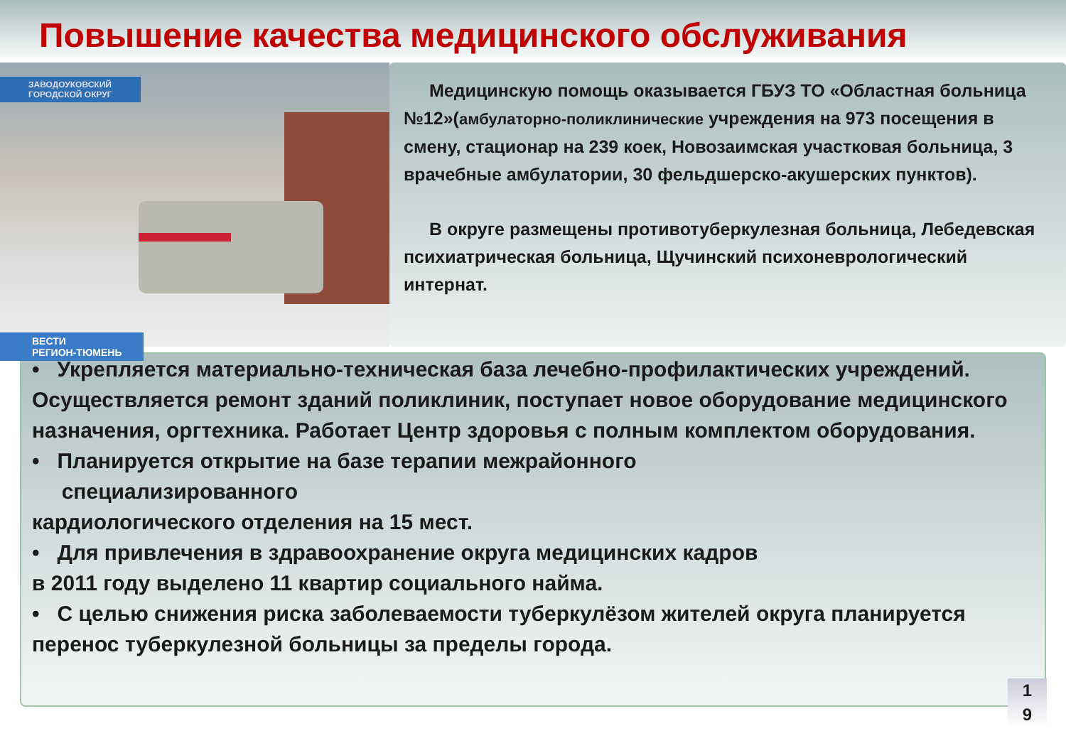Повышение качества медицинского обслуживания
ЗАВОДОУКОВСКИЙ
ГОРОДСКОЙ ОКРУГ
ВЕСТИ
РЕГИОН-ТЮМЕНЬ
Медицинскую помощь оказывается ГБУЗ ТО «Областная больница №12»(амбулаторно-поликлинические учреждения на 973 посещения в смену, стационар на 239 коек, Новозаимская участковая больница, 3 врачебные амбулатории, 30 фельдшерско-акушерских пунктов).
В округе размещены противотуберкулезная больница, Лебедевская психиатрическая больница, Щучинский психоневрологический интернат.
• Укрепляется материально-техническая база лечебно-профилактических учреждений. Осуществляется ремонт зданий поликлиник, поступает новое оборудование медицинского назначения, оргтехника. Работает Центр здоровья с полным комплектом оборудования.
• Планируется открытие на базе терапии межрайонного
специализированного
кардиологического отделения на 15 мест.
• Для привлечения в здравоохранение округа медицинских кадров
в 2011 году выделено 11 квартир социального найма.
• С целью снижения риска заболеваемости туберкулёзом жителей округа планируется перенос туберкулезной больницы за пределы города.
1
9